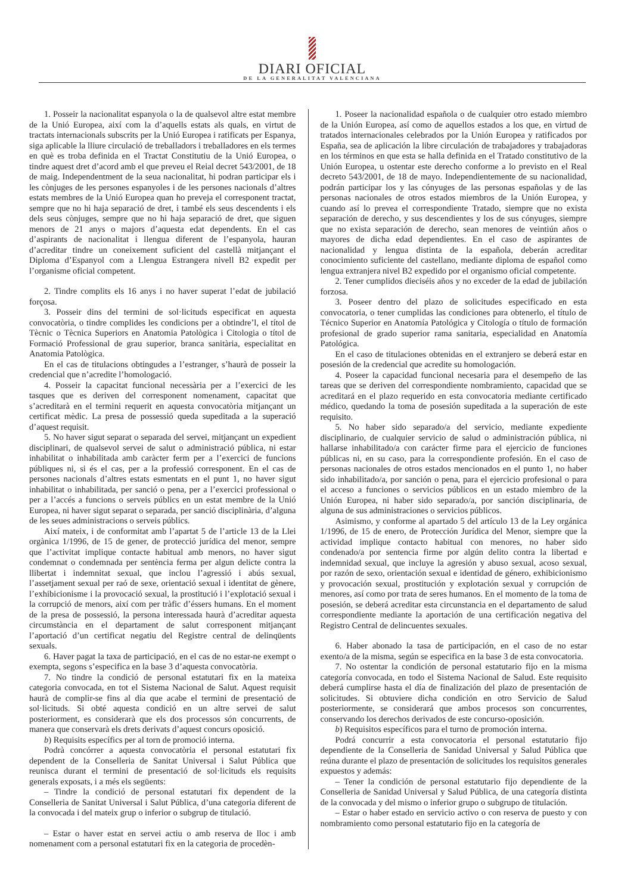DIARI OFICIAL
DE LA GENERALITAT VALENCIANA
1. Posseir la nacionalitat espanyola o la de qualsevol altre estat membre de la Unió Europea, així com la d’aquells estats als quals, en virtut de tractats internacionals subscrits per la Unió Europea i ratificats per Espanya, siga aplicable la lliure circulació de treballadors i treballadores en els termes en què es troba definida en el Tractat Constitutiu de la Unió Europea, o tindre aquest dret d’acord amb el que preveu el Reial decret 543/2001, de 18 de maig. Independentment de la seua nacionalitat, hi podran participar els i les cònjuges de les persones espanyoles i de les persones nacionals d’altres estats membres de la Unió Europea quan ho preveja el corresponent tractat, sempre que no hi haja separació de dret, i també els seus descendents i els dels seus cònjuges, sempre que no hi haja separació de dret, que siguen menors de 21 anys o majors d’aquesta edat dependents. En el cas d’aspirants de nacionalitat i llengua diferent de l’espanyola, hauran d’acreditar tindre un coneixement suficient del castellà mitjançant el Diploma d’Espanyol com a Llengua Estrangera nivell B2 expedit per l’organisme oficial competent.
2. Tindre complits els 16 anys i no haver superat l’edat de jubilació forçosa.
3. Posseir dins del termini de sol·licituds especificat en aquesta convocatòria, o tindre complides les condicions per a obtindre’l, el títol de Tècnic o Tècnica Superiors en Anatomia Patològica i Citologia o títol de Formació Professional de grau superior, branca sanitària, especialitat en Anatomia Patològica.
En el cas de titulacions obtingudes a l’estranger, s’haurà de posseir la credencial que n’acredite l’homologació.
4. Posseir la capacitat funcional necessària per a l’exercici de les tasques que es deriven del corresponent nomenament, capacitat que s’acreditarà en el termini requerit en aquesta convocatòria mitjançant un certificat mèdic. La presa de possessió queda supeditada a la superació d’aquest requisit.
5. No haver sigut separat o separada del servei, mitjançant un expedient disciplinari, de qualsevol servei de salut o administració pública, ni estar inhabilitat o inhabilitada amb caràcter ferm per a l’exercici de funcions públiques ni, si és el cas, per a la professió corresponent. En el cas de persones nacionals d’altres estats esmentats en el punt 1, no haver sigut inhabilitat o inhabilitada, per sanció o pena, per a l’exercici professional o per a l’accés a funcions o serveis públics en un estat membre de la Unió Europea, ni haver sigut separat o separada, per sanció disciplinària, d’alguna de les seues administracions o serveis públics.
Així mateix, i de conformitat amb l’apartat 5 de l’article 13 de la Llei orgànica 1/1996, de 15 de gener, de protecció jurídica del menor, sempre que l’activitat implique contacte habitual amb menors, no haver sigut condemnat o condemnada per sentència ferma per algun delicte contra la llibertat i indemnitat sexual, que inclou l’agressió i abús sexual, l’assetjament sexual per raó de sexe, orientació sexual i identitat de gènere, l’exhibicionisme i la provocació sexual, la prostitució i l’explotació sexual i la corrupció de menors, així com per tràfic d’éssers humans. En el moment de la presa de possessió, la persona interessada haurà d’acreditar aquesta circumstància en el departament de salut corresponent mitjançant l’aportació d’un certificat negatiu del Registre central de delinqüents sexuals.
6. Haver pagat la taxa de participació, en el cas de no estar-ne exempt o exempta, segons s’especifica en la base 3 d’aquesta convocatòria.
7. No tindre la condició de personal estatutari fix en la mateixa categoria convocada, en tot el Sistema Nacional de Salut. Aquest requisit haurà de complir-se fins al dia que acabe el termini de presentació de sol·licituds. Si obté aquesta condició en un altre servei de salut posteriorment, es considerarà que els dos processos són concurrents, de manera que conservarà els drets derivats d’aquest concurs oposició.
b) Requisits específics per al torn de promoció interna.
Podrà concórrer a aquesta convocatòria el personal estatutari fix dependent de la Conselleria de Sanitat Universal i Salut Pública que reunisca durant el termini de presentació de sol·licituds els requisits generals exposats, i a més els següents:
– Tindre la condició de personal estatutari fix dependent de la Conselleria de Sanitat Universal i Salut Pública, d’una categoria diferent de la convocada i del mateix grup o inferior o subgrup de titulació.
– Estar o haver estat en servei actiu o amb reserva de lloc i amb nomenament com a personal estatutari fix en la categoria de procedèn-
1. Poseer la nacionalidad española o de cualquier otro estado miembro de la Unión Europea, así como de aquellos estados a los que, en virtud de tratados internacionales celebrados por la Unión Europea y ratificados por España, sea de aplicación la libre circulación de trabajadores y trabajadoras en los términos en que esta se halla definida en el Tratado constitutivo de la Unión Europea, u ostentar este derecho conforme a lo previsto en el Real decreto 543/2001, de 18 de mayo. Independientemente de su nacionalidad, podrán participar los y las cónyuges de las personas españolas y de las personas nacionales de otros estados miembros de la Unión Europea, y cuando así lo prevea el correspondiente Tratado, siempre que no exista separación de derecho, y sus descendientes y los de sus cónyuges, siempre que no exista separación de derecho, sean menores de veintiún años o mayores de dicha edad dependientes. En el caso de aspirantes de nacionalidad y lengua distinta de la española, deberán acreditar conocimiento suficiente del castellano, mediante diploma de español como lengua extranjera nivel B2 expedido por el organismo oficial competente.
2. Tener cumplidos dieciséis años y no exceder de la edad de jubilación forzosa.
3. Poseer dentro del plazo de solicitudes especificado en esta convocatoria, o tener cumplidas las condiciones para obtenerlo, el título de Técnico Superior en Anatomía Patológica y Citología o título de formación profesional de grado superior rama sanitaria, especialidad en Anatomía Patológica.
En el caso de titulaciones obtenidas en el extranjero se deberá estar en posesión de la credencial que acredite su homologación.
4. Poseer la capacidad funcional necesaria para el desempeño de las tareas que se deriven del correspondiente nombramiento, capacidad que se acreditará en el plazo requerido en esta convocatoria mediante certificado médico, quedando la toma de posesión supeditada a la superación de este requisito.
5. No haber sido separado/a del servicio, mediante expediente disciplinario, de cualquier servicio de salud o administración pública, ni hallarse inhabilitado/a con carácter firme para el ejercicio de funciones públicas ni, en su caso, para la correspondiente profesión. En el caso de personas nacionales de otros estados mencionados en el punto 1, no haber sido inhabilitado/a, por sanción o pena, para el ejercicio profesional o para el acceso a funciones o servicios públicos en un estado miembro de la Unión Europea, ni haber sido separado/a, por sanción disciplinaria, de alguna de sus administraciones o servicios públicos.
Asimismo, y conforme al apartado 5 del artículo 13 de la Ley orgánica 1/1996, de 15 de enero, de Protección Jurídica del Menor, siempre que la actividad implique contacto habitual con menores, no haber sido condenado/a por sentencia firme por algún delito contra la libertad e indemnidad sexual, que incluye la agresión y abuso sexual, acoso sexual, por razón de sexo, orientación sexual e identidad de género, exhibicionismo y provocación sexual, prostitución y explotación sexual y corrupción de menores, así como por trata de seres humanos. En el momento de la toma de posesión, se deberá acreditar esta circunstancia en el departamento de salud correspondiente mediante la aportación de una certificación negativa del Registro Central de delincuentes sexuales.
6. Haber abonado la tasa de participación, en el caso de no estar exento/a de la misma, según se especifica en la base 3 de esta convocatoria.
7. No ostentar la condición de personal estatutario fijo en la misma categoría convocada, en todo el Sistema Nacional de Salud. Este requisito deberá cumplirse hasta el día de finalización del plazo de presentación de solicitudes. Si obtuviere dicha condición en otro Servicio de Salud posteriormente, se considerará que ambos procesos son concurrentes, conservando los derechos derivados de este concurso-oposición.
b) Requisitos específicos para el turno de promoción interna.
Podrá concurrir a esta convocatoria el personal estatutario fijo dependiente de la Conselleria de Sanidad Universal y Salud Pública que reúna durante el plazo de presentación de solicitudes los requisitos generales expuestos y además:
– Tener la condición de personal estatutario fijo dependiente de la Conselleria de Sanidad Universal y Salud Pública, de una categoría distinta de la convocada y del mismo o inferior grupo o subgrupo de titulación.
– Estar o haber estado en servicio activo o con reserva de puesto y con nombramiento como personal estatutario fijo en la categoría de